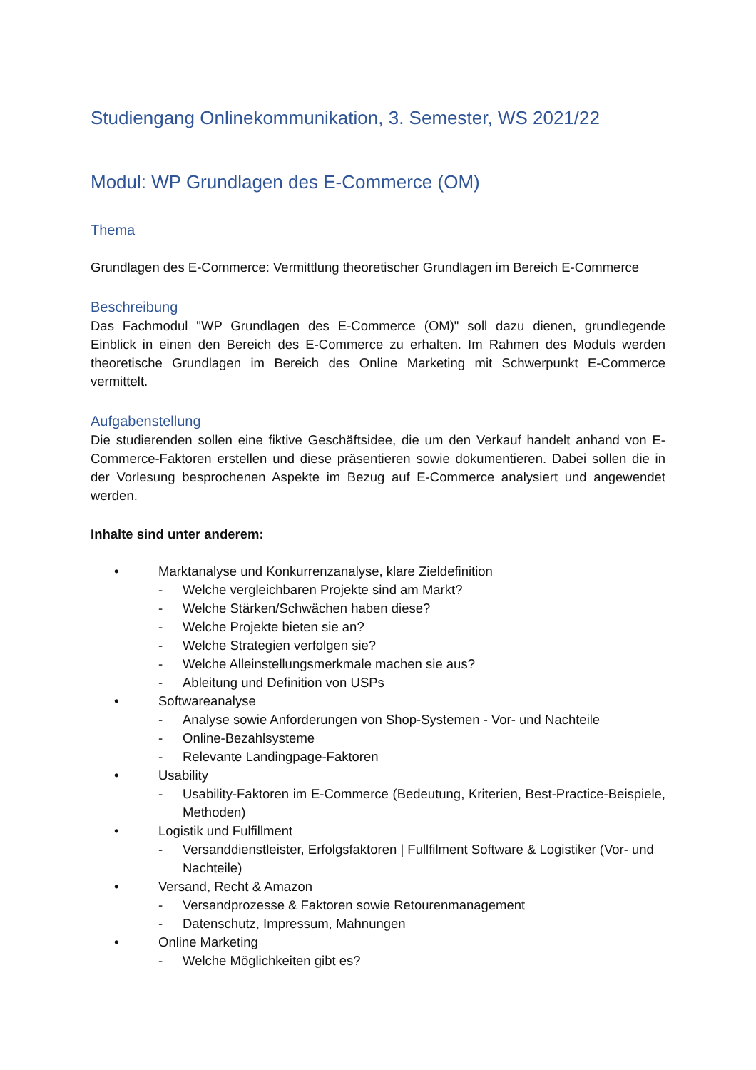Studiengang Onlinekommunikation, 3. Semester, WS 2021/22
Modul: WP Grundlagen des E-Commerce (OM)
Thema
Grundlagen des E-Commerce: Vermittlung theoretischer Grundlagen im Bereich E-Commerce
Beschreibung
Das Fachmodul "WP Grundlagen des E-Commerce (OM)" soll dazu dienen, grundlegende Einblick in einen den Bereich des E-Commerce zu erhalten. Im Rahmen des Moduls werden theoretische Grundlagen im Bereich des Online Marketing mit Schwerpunkt E-Commerce vermittelt.
Aufgabenstellung
Die studierenden sollen eine fiktive Geschäftsidee, die um den Verkauf handelt anhand von E-Commerce-Faktoren erstellen und diese präsentieren sowie dokumentieren. Dabei sollen die in der Vorlesung besprochenen Aspekte im Bezug auf E-Commerce analysiert und angewendet werden.
Inhalte sind unter anderem:
• Marktanalyse und Konkurrenzanalyse, klare Zieldefinition
- Welche vergleichbaren Projekte sind am Markt?
- Welche Stärken/Schwächen haben diese?
- Welche Projekte bieten sie an?
- Welche Strategien verfolgen sie?
- Welche Alleinstellungsmerkmale machen sie aus?
- Ableitung und Definition von USPs
• Softwareanalyse
- Analyse sowie Anforderungen von Shop-Systemen - Vor- und Nachteile
- Online-Bezahlsysteme
- Relevante Landingpage-Faktoren
• Usability
- Usability-Faktoren im E-Commerce (Bedeutung, Kriterien, Best-Practice-Beispiele, Methoden)
• Logistik und Fulfillment
- Versanddienstleister, Erfolgsfaktoren | Fullfilment Software & Logistiker (Vor- und Nachteile)
• Versand, Recht & Amazon
- Versandprozesse & Faktoren sowie Retourenmanagement
- Datenschutz, Impressum, Mahnungen
• Online Marketing
- Welche Möglichkeiten gibt es?